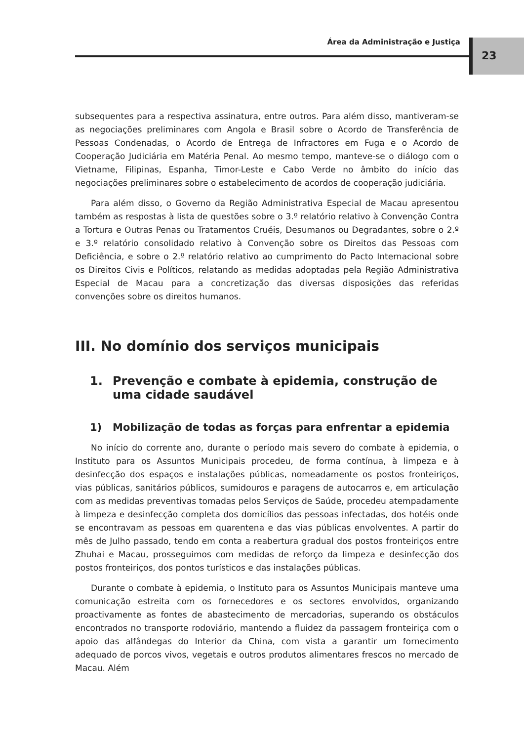Área da Administração e Justiça
23
subsequentes para a respectiva assinatura, entre outros. Para além disso, mantiveram-se as negociações preliminares com Angola e Brasil sobre o Acordo de Transferência de Pessoas Condenadas, o Acordo de Entrega de Infractores em Fuga e o Acordo de Cooperação Judiciária em Matéria Penal. Ao mesmo tempo, manteve-se o diálogo com o Vietname, Filipinas, Espanha, Timor-Leste e Cabo Verde no âmbito do início das negociações preliminares sobre o estabelecimento de acordos de cooperação judiciária.
Para além disso, o Governo da Região Administrativa Especial de Macau apresentou também as respostas à lista de questões sobre o 3.º relatório relativo à Convenção Contra a Tortura e Outras Penas ou Tratamentos Cruéis, Desumanos ou Degradantes, sobre o 2.º e 3.º relatório consolidado relativo à Convenção sobre os Direitos das Pessoas com Deficiência, e sobre o 2.º relatório relativo ao cumprimento do Pacto Internacional sobre os Direitos Civis e Políticos, relatando as medidas adoptadas pela Região Administrativa Especial de Macau para a concretização das diversas disposições das referidas convenções sobre os direitos humanos.
III. No domínio dos serviços municipais
1. Prevenção e combate à epidemia, construção de uma cidade saudável
1) Mobilização de todas as forças para enfrentar a epidemia
No início do corrente ano, durante o período mais severo do combate à epidemia, o Instituto para os Assuntos Municipais procedeu, de forma contínua, à limpeza e à desinfecção dos espaços e instalações públicas, nomeadamente os postos fronteiriços, vias públicas, sanitários públicos, sumidouros e paragens de autocarros e, em articulação com as medidas preventivas tomadas pelos Serviços de Saúde, procedeu atempadamente à limpeza e desinfecção completa dos domicílios das pessoas infectadas, dos hotéis onde se encontravam as pessoas em quarentena e das vias públicas envolventes. A partir do mês de Julho passado, tendo em conta a reabertura gradual dos postos fronteiriços entre Zhuhai e Macau, prosseguimos com medidas de reforço da limpeza e desinfecção dos postos fronteiriços, dos pontos turísticos e das instalações públicas.
Durante o combate à epidemia, o Instituto para os Assuntos Municipais manteve uma comunicação estreita com os fornecedores e os sectores envolvidos, organizando proactivamente as fontes de abastecimento de mercadorias, superando os obstáculos encontrados no transporte rodoviário, mantendo a fluidez da passagem fronteiriça com o apoio das alfândegas do Interior da China, com vista a garantir um fornecimento adequado de porcos vivos, vegetais e outros produtos alimentares frescos no mercado de Macau. Além